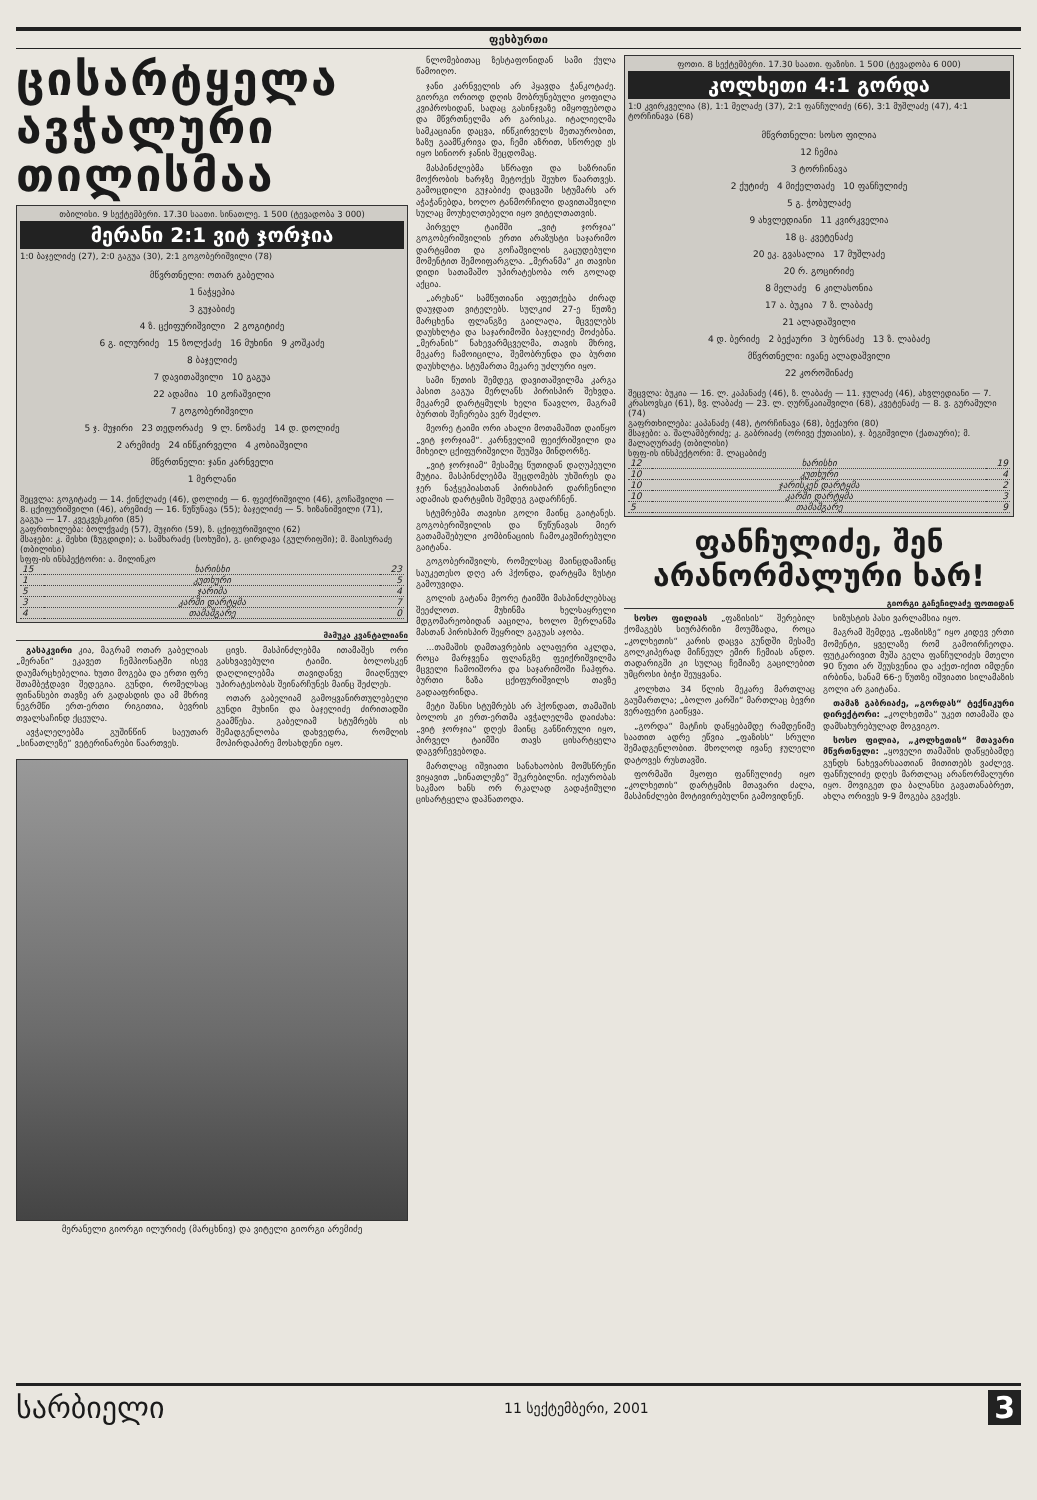ფეხბურთი
ცისარტყელა ავჭალური თილისმაა
თბილისი. 9 სექტემბერი. 17.30 საათი. სინათლე. 1 500 (ტევადობა 3 000)
მერანი 2:1 ვიტ ჯორჯია
1:0 ბაჯელიძე (27), 2:0 გაგუა (30), 2:1 გოგობერიშვილი (78)
მწვრთნელი: ოთარ გაბელია
1 ნაჭყეპია
3 გუჯაბიძე
4 ზ. ცქიფურიშვილი 2 გოგიტიძე
6 გ. ილურიძე 15 ზოლქაძე 16 მუხინი 9 კოშკაძე
8 ბაჯელიძე
7 დავითაშვილი 10 გაგუა
22 ადამია 10 გოჩაშვილი
7 გოგობერიშვილი
5 ჯ. მუჯირი 23 თედორაძე 9 ლ. ნოზაძე 14 დ. დოლიძე
2 არემიძე 24 ინწკირველი 4 კობიაშვილი
მწვრთნელი: ჯანი კარნველი
1 მერლანი
შეცვლა: გოგიტაძე — 14. ქინქლაძე (46), დოლიძე — 6. ფეიქრიშვილი (46), გოჩაშვილი — 8. ცქიფურიშვილი (46), არემიძე — 16. წუწუნავა (55); ბაჯელიძე — 5. ხიზანიშვილი (71), გაგუა — 17. კვეკვესკირი (85)
გაფრთხილება: ბოლქვაძე (57), მუჯირი (59), ზ. ცქიფურიშვილი (62)
მსაჯები: კ. მესხი (ზუგდიდი); ა. სამხარაძე (სოხუმი), გ. ცირდავა (გულრიფში); მ. მაისურაძე (თბილისი)
სფფ-ის ინსპექტორი: ა. მილინკო
| 15 | ხარისხი | 23 |
| 1 | კუთხური | 5 |
| 5 | ჯარიმა | 4 |
| 3 | კარში დარტყმა | 7 |
| 4 | თამაშგარე | 0 |
მამუკა კვანტალიანი
გასაკვირი კია, მაგრამ ოთარ გაბელიას „მერანი“ ეკავეთ ჩემპიონატში ისევ დაუმარცხებელია. ხუთი მოგება და ერთი ფრე შთამბეჭდავი შედეგია. გუნდი, რომელსაც ფინანსები თავზე არ გადასდის და ამ მხრივ ნეგრმწი ერთ-ერთი რიგითია, ბევრის თვალსაჩინდ ქცეულა.
ავჭალელებმა გუშინწინ საეუთარ „სინათლეზე“ ვეტერინარები წაართვეს.
ცივს. მასპინძლებმა ითამაშეს ორი გასხვავებული ტაიმი. ბოლოსკენ დაღლილებმა თავიდანვე მიაღწეულ უპირატესობას შეინარჩუნეს მაინც შეძლეს.
ოთარ გაბელიამ გამოყვანირთულებელი გუნდი მუხინი და ბაჯელიძე ძირითადში გაამწესა. გაბელიამ სტუმრებს ის შემადგენლობა დახვედრა, რომლის მოპირდაპირე მოსახდენი იყო.
მერანელი გიორგი ილურიძე (მარცხნივ) და ვიტელი გიორგი არემიძე
ნლომებითაც ზესტაფონიდან სამი ქულა წამოიღო.
ჯანი კარნველის არ ჰყავდა ჭანკოტაძე. გიორგი ორიოდ დღის მობრუნებული ყოფილა კვიპროსიდან, სადაც გასინჯვაზე იმყოფებოდა და მწვრთნელმა არ გარისკა. იტალიელმა სამკაციანი დაცვა, ინწკირველს მეთაურობით, ზაზუ გაამწკრივა და, ჩემი აზრით, სწორედ ეს იყო სინიორ ჯანის შეცდომაც.
მასპინძლებმა სწრაფი და საზრიანი მოქრობის ხარჯზე მეტოქეს შეუხო წაართვეს. გამოცდილი გუჯაბიძე დაცვაში სტუმარს არ აჭაჭანებდა, ხოლო ტანმორჩილი დავითაშვილი სულაც მოუხელთებელი იყო ვიტელთათვის.
პირველ ტაიმში „ვიტ ჯორჯია“ გოგობერიშვილის ერთი არაზუსტი საჯარიმო დარტყმით და გოჩაშვილის გაცუდებული მომენტით შემოიფარგლა. „მერანმა“ კი თავისი დიდი სათამაშო უპირატესობა ორ გოლად აქცია.
„არეხან“ სამწუთიანი აფეთქება ძირად დაუჯდათ ვიტელებს. სულკიძ 27-ე წუთზე მარცხენა ფლანგზე გაილაღა, მცველებს დაუსხლტა და საჯარიმოში ბაჯელიძე მოძებნა. „მერანის“ ნახევარმცველმა, თავის მხრივ, მეკარე ჩამოიცილა, შემობრუნდა და ბურთი დაუსხლტა. სტუმართა მეკარე უძლური იყო.
სამი წუთის შემდეგ დავითაშვილმა კარგა პასით გაგუა მერლანს პირისპირ შეხვდა. მეკარემ დარტყმულს ხელი წაავლო, მაგრამ ბურთის შეჩერება ვერ შეძლო.
მეორე ტაიმი ორი ახალი მოთამაშით დაიწყო „ვიტ ჯორჯიამ“. კარნველიმ ფეიქრიშვილი და მიხეილ ცქიფურიშვილი შეუშვა მინდორზე.
„ვიტ ჯორჯიამ“ მესამეც წუთიდან დაღუპეული მუტია. მასპინძლებმა შეცდომებს უხშირეს და ჯერ ნაჭყეპიასთან პირისპირ დარჩენილი ადამიას დარტყმის შემდეგ გადარჩნენ.
სტუმრებმა თავისი გოლი მაინც გაიტანეს. გოგობერიშვილის და წუწუნავას მიერ გათამაშებული კომბინაციის ჩამოკავშირებული გაიტანა.
გოგობერიშვილს, რომელსაც მაინცდამაინც საუკეთესო დღე არ ჰქონდა, დარტყმა ზუსტი გამოუვიდა.
გოლის გატანა მეორე ტაიმში მასპინძლებსაც შეეძლოთ. მუხინმა ხელსაყრელი მდგომარეობიდან ააცილა, ხოლო მერლანმა მასთან პირისპირ შეყრილ გაგუას აჯობა.
...თამაშის დამთავრების ალაფერი აკლდა, როცა მარჯვენა ფლანგზე ფეიქრიშვილმა მცველი ჩამოიშორა და საჯარიმოში ჩაჰფრა. ბურთი ზაზა ცქიფურიშვილს თავზე გადააფრინდა.
მეტი შანსი სტუმრებს არ ჰქონდათ, თამაშის ბოლოს კი ერთ-ერთმა ავჭალელმა დაიძახა: „ვიტ ჯორჯია“ დღეს მაინც განწირული იყო, პირველ ტაიმში თავს ცისარტყელა დაგვრჩევებოდა.
მართლაც იშვიათი სანახაობის მომსწრენი ვიყავით „სინათლეზე“ შეკრებილნი. იქაურობას საკმაო ხანს ორ რკალად გადაჭიმული ცისარტყელა დაჰნათოდა.
ფოთი. 8 სექტემბერი. 17.30 საათი. ფაზისი. 1 500 (ტევადობა 6 000)
კოლხეთი 4:1 გორდა
1:0 კვირკველია (8), 1:1 მელაძე (37), 2:1 ფანჩულიძე (66), 3:1 მუშლაძე (47), 4:1 ტორჩინავა (68)
მწვრთნელი: სოსო ფილია
12 ჩემია
3 ტორჩინავა
2 ქუტიძე 4 მიქელთაძე 10 ფანჩულიძე
5 გ. ჭობულაძე
9 ახვლედიანი 11 კვირკველია
18 ც. კვეტენაძე
20 ეკ. გვასალია 17 მუშლაძე
20 რ. გოცირიძე
8 მელაძე 6 კილასონია
17 ა. ბუკია 7 ზ. ლაბაძე
21 ალადაშვილი
4 დ. ბერიძე 2 ბექაური 3 ბურნაძე 13 ზ. ლაბაძე
მწვრთნელი: ივანე ალადაშვილი
22 კოროშინაძე
შეცვლა: ბუკია — 16. ლ. კაპანაძე (46), ზ. ლაბაძე — 11. ჯულაძე (46), ახვლედიანი — 7. კრასოვსკი (61), ზვ. ლაბაძე — 23. ლ. ღურწკაიაშვილი (68), კვეტენაძე — 8. ვ. გურამული (74)
გაფრთხილება: კაპანაძე (48), ტორჩინავა (68), ბექაური (80)
მსაჯები: ა. შალამბერიძე; კ. გაბრიაძე (ორივე ქუთაისი), ჯ. ბეგიშვილი (ქათაური); მ. მალაღურაძე (თბილისი)
სფფ-ის ინსპექტორი: მ. ლაცაბიძე
| 12 | ხარისხი | 19 |
| 10 | კუთხური | 4 |
| 10 | ჯარისკენ დარტყმა | 2 |
| 10 | კარში დარტყმა | 3 |
| 5 | თამაშგარე | 9 |
ფანჩულიძე, შენ არანორმალური ხარ!
გიორგი გაჩეჩილაძე ფოთიდან
სოსო ფილიას „ფაზისის“ შერებილ ქომაგებს სიურპრიზი მოუმზადა, როცა „კოლხეთის“ კარის დაცვა გუნდში მესამე გოლკიპერად მიჩნეულ ემირ ჩემიას ანდო. თადარიგში კი სულაც ჩემიაზე გაცილებით უმცროსი ბიჭი შეუყვანა.
კოლხთა 34 წლის მეკარე მართლაც გაუმართლა; „ბოლო კარში“ მართლაც ბევრი ვერაფერი გაიწყვა.
„გორდა“ მატჩის დაწყებამდე რამდენიმე საათით ადრე ეწვია „ფაზისს“ სრული შემადგენლობით. მხოლოდ ივანე ჯულელი დატოვეს რუსთავში.
ფორმაში მყოფი ფანჩულიძე იყო „კოლხეთის“ დარტყმის მთავარი ძალა, მასპინძლები მოტივირებულნი გამოვიდნენ.
სიზუსტის პასი ვარლამსია იყო.
მაგრამ შემდეგ „ფაზისზე“ იყო კიდევ ერთი მომენტი, ყველაზე რომ გამოირჩეოდა. ფუტკარივით მუშა გელა ფანჩულიძეს მთელი 90 წუთი არ შეუსვენია და აქეთ-იქით იმდენი ირბინა, სანამ 66-ე წუთზე იშვიათი სილამაზის გოლი არ გაიტანა.
თამაზ გაბრიაძე, „გორდას“ ტექნიკური დირექტორი: „კოლხეთმა“ უკეთ ითამაშა და დამსახურებულად მოგვიგო.
სოსო ფილია, „კოლხეთის“ მთავარი მწვრთნელი: „ყოველი თამაშის დაწყებამდე გუნდს ნახევარსაათიან მითითებს ვაძლევ. ფანჩულიძე დღეს მართლაც არანორმალური იყო. მოვიგეთ და ბალანსი გავათანაბრეთ, ახლა ორივეს 9-9 მოგება გვაქვს.
სარბიელი 11 სექტემბერი, 2001 3